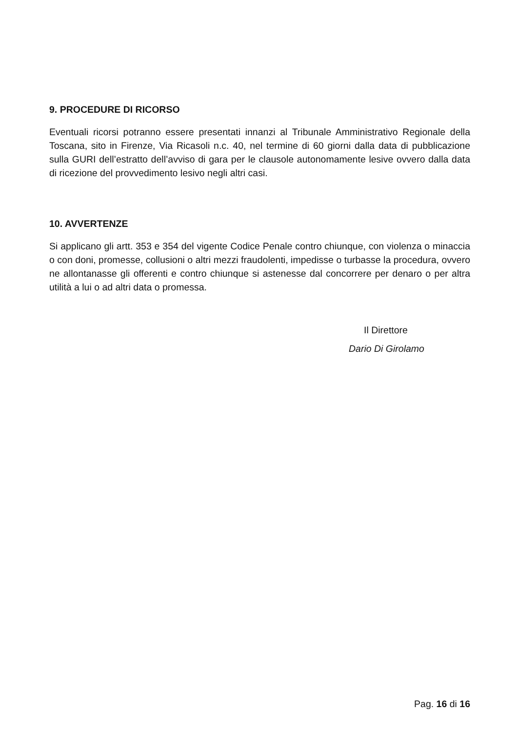9. PROCEDURE DI RICORSO
Eventuali ricorsi potranno essere presentati innanzi al Tribunale Amministrativo Regionale della Toscana, sito in Firenze, Via Ricasoli n.c. 40, nel termine di 60 giorni dalla data di pubblicazione sulla GURI dell’estratto dell’avviso di gara per le clausole autonomamente lesive ovvero dalla data di ricezione del provvedimento lesivo negli altri casi.
10. AVVERTENZE
Si applicano gli artt. 353 e 354 del vigente Codice Penale contro chiunque, con violenza o minaccia o con doni, promesse, collusioni o altri mezzi fraudolenti, impedisse o turbasse la procedura, ovvero ne allontanasse gli offerenti e contro chiunque si astenesse dal concorrere per denaro o per altra utilità a lui o ad altri data o promessa.
Il Direttore
Dario Di Girolamo
Pag. 16 di 16